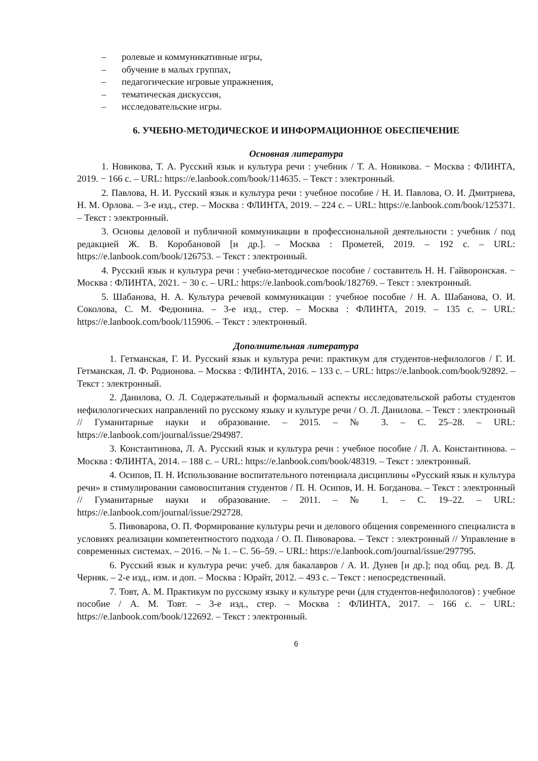– ролевые и коммуникативные игры,
– обучение в малых группах,
– педагогические игровые упражнения,
– тематическая дискуссия,
– исследовательские игры.
6. УЧЕБНО-МЕТОДИЧЕСКОЕ И ИНФОРМАЦИОННОЕ ОБЕСПЕЧЕНИЕ
Основная литература
1. Новикова, Т. А. Русский язык и культура речи : учебник / Т. А. Новикова. − Москва : ФЛИНТА, 2019. − 166 с. – URL: https://e.lanbook.com/book/114635. – Текст : электронный.
2. Павлова, Н. И. Русский язык и культура речи : учебное пособие / Н. И. Павлова, О. И. Дмитриева, Н. М. Орлова. – 3-е изд., стер. – Москва : ФЛИНТА, 2019. – 224 с. – URL: https://e.lanbook.com/book/125371. – Текст : электронный.
3. Основы деловой и публичной коммуникации в профессиональной деятельности : учебник / под редакцией Ж. В. Коробановой [и др.]. – Москва : Прометей, 2019. – 192 с. – URL: https://e.lanbook.com/book/126753. – Текст : электронный.
4. Русский язык и культура речи : учебно-методическое пособие / составитель Н. Н. Гайворонская. − Москва : ФЛИНТА, 2021. − 30 с. – URL: https://e.lanbook.com/book/182769. – Текст : электронный.
5. Шабанова, Н. А. Культура речевой коммуникации : учебное пособие / Н. А. Шабанова, О. И. Соколова, С. М. Федюнина. – 3-е изд., стер. – Москва : ФЛИНТА, 2019. – 135 с. – URL: https://e.lanbook.com/book/115906. – Текст : электронный.
Дополнительная литература
1. Гетманская, Г. И. Русский язык и культура речи: практикум для студентов-нефилологов / Г. И. Гетманская, Л. Ф. Родионова. – Москва : ФЛИНТА, 2016. – 133 с. – URL: https://e.lanbook.com/book/92892. – Текст : электронный.
2. Данилова, О. Л. Содержательный и формальный аспекты исследовательской работы студентов нефилологических направлений по русскому языку и культуре речи / О. Л. Данилова. – Текст : электронный // Гуманитарные науки и образование. – 2015. – № 3. – С. 25–28. – URL: https://e.lanbook.com/journal/issue/294987.
3. Константинова, Л. А. Русский язык и культура речи : учебное пособие / Л. А. Константинова. – Москва : ФЛИНТА, 2014. – 188 с. – URL: https://e.lanbook.com/book/48319. – Текст : электронный.
4. Осипов, П. Н. Использование воспитательного потенциала дисциплины «Русский язык и культура речи» в стимулировании самовоспитания студентов / П. Н. Осипов, И. Н. Богданова. – Текст : электронный // Гуманитарные науки и образование. – 2011. – № 1. – С. 19–22. – URL: https://e.lanbook.com/journal/issue/292728.
5. Пивоварова, О. П. Формирование культуры речи и делового общения современного специалиста в условиях реализации компетентностого подхода / О. П. Пивоварова. – Текст : электронный // Управление в современных системах. – 2016. – № 1. – С. 56–59. – URL: https://e.lanbook.com/journal/issue/297795.
6. Русский язык и культура речи: учеб. для бакалавров / А. И. Дунев [и др.]; под общ. ред. В. Д. Черняк. – 2-е изд., изм. и доп. – Москва : Юрайт, 2012. – 493 с. – Текст : непосредственный.
7. Товт, А. М. Практикум по русскому языку и культуре речи (для студентов-нефилологов) : учебное пособие / А. М. Товт. – 3-е изд., стер. – Москва : ФЛИНТА, 2017. – 166 с. – URL: https://e.lanbook.com/book/122692. – Текст : электронный.
6